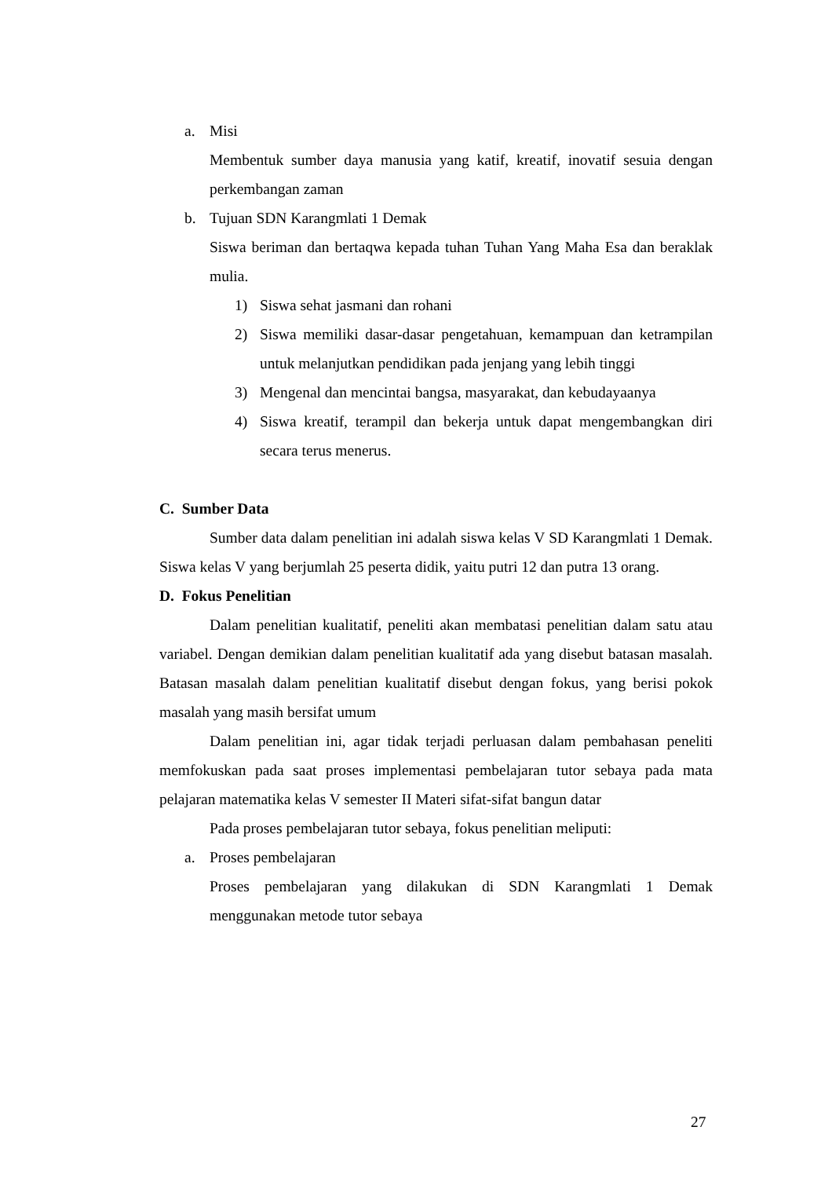a. Misi
Membentuk sumber daya manusia yang katif, kreatif, inovatif sesuia dengan perkembangan zaman
b. Tujuan SDN Karangmlati 1 Demak
Siswa beriman dan bertaqwa kepada tuhan Tuhan Yang Maha Esa dan beraklak mulia.
1) Siswa sehat jasmani dan rohani
2) Siswa memiliki dasar-dasar pengetahuan, kemampuan dan ketrampilan untuk melanjutkan pendidikan pada jenjang yang lebih tinggi
3) Mengenal dan mencintai bangsa, masyarakat, dan kebudayaanya
4) Siswa kreatif, terampil dan bekerja untuk dapat mengembangkan diri secara terus menerus.
C. Sumber Data
Sumber data dalam penelitian ini adalah siswa kelas V SD Karangmlati 1 Demak. Siswa kelas V yang berjumlah 25 peserta didik, yaitu putri 12 dan putra 13 orang.
D. Fokus Penelitian
Dalam penelitian kualitatif, peneliti akan membatasi penelitian dalam satu atau variabel. Dengan demikian dalam penelitian kualitatif ada yang disebut batasan masalah. Batasan masalah dalam penelitian kualitatif disebut dengan fokus, yang berisi pokok masalah yang masih bersifat umum
Dalam penelitian ini, agar tidak terjadi perluasan dalam pembahasan peneliti memfokuskan pada saat proses implementasi pembelajaran tutor sebaya pada mata pelajaran matematika kelas V semester II Materi sifat-sifat bangun datar
Pada proses pembelajaran tutor sebaya, fokus penelitian meliputi:
a. Proses pembelajaran
Proses pembelajaran yang dilakukan di SDN Karangmlati 1 Demak menggunakan metode tutor sebaya
27